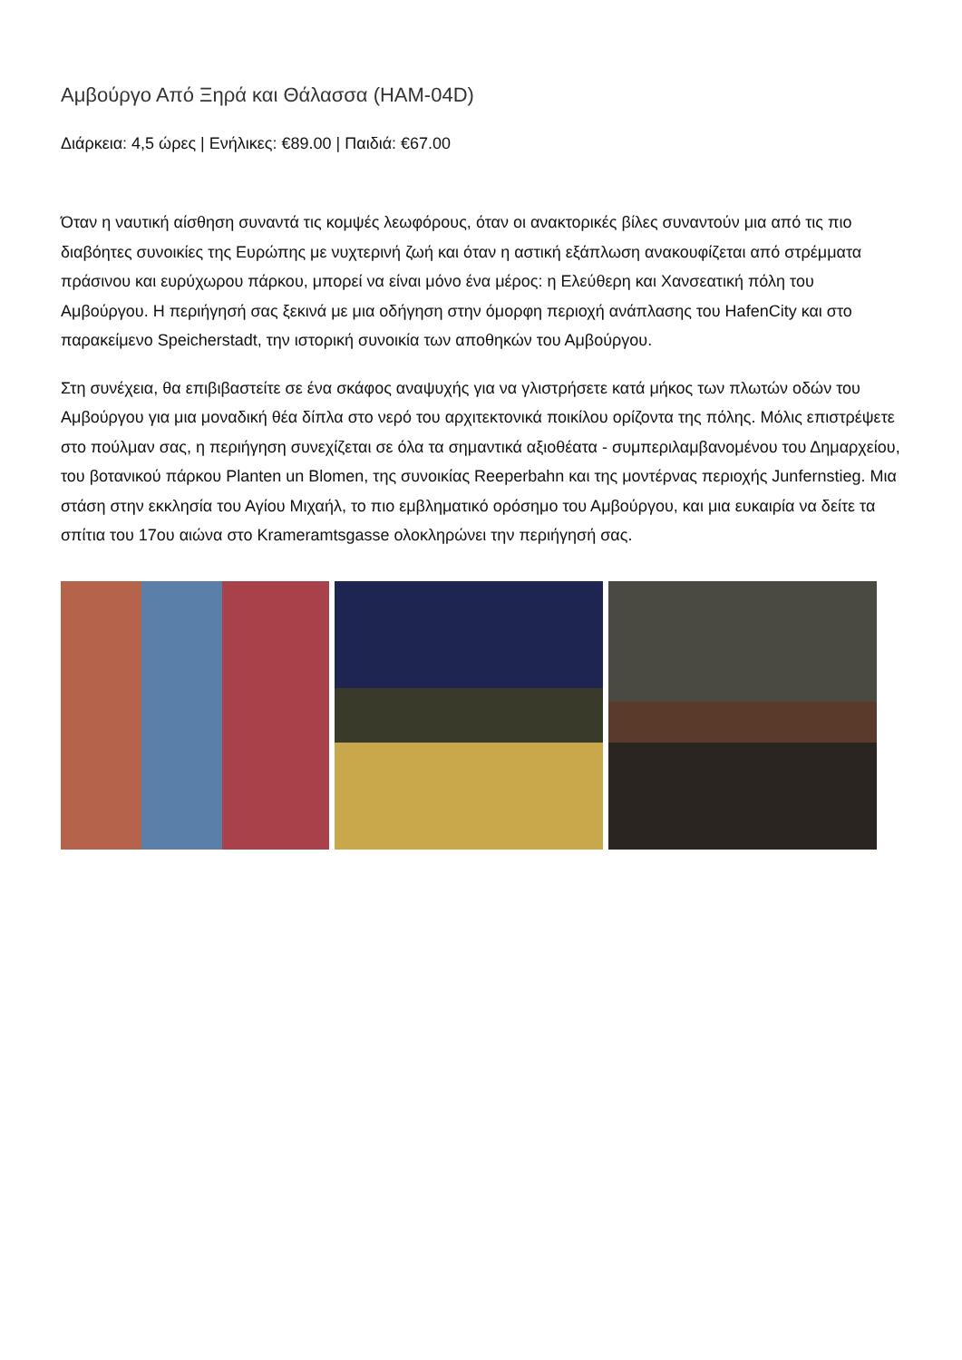Αμβούργο Από Ξηρά και Θάλασσα (HAM-04D)
Διάρκεια: 4,5 ώρες | Ενήλικες: €89.00 | Παιδιά: €67.00
Όταν η ναυτική αίσθηση συναντά τις κομψές λεωφόρους, όταν οι ανακτορικές βίλες συναντούν μια από τις πιο διαβόητες συνοικίες της Ευρώπης με νυχτερινή ζωή και όταν η αστική εξάπλωση ανακουφίζεται από στρέμματα πράσινου και ευρύχωρου πάρκου, μπορεί να είναι μόνο ένα μέρος: η Ελεύθερη και Χανσεατική πόλη του Αμβούργου. Η περιήγησή σας ξεκινά με μια οδήγηση στην όμορφη περιοχή ανάπλασης του HafenCity και στο παρακείμενο Speicherstadt, την ιστορική συνοικία των αποθηκών του Αμβούργου.
Στη συνέχεια, θα επιβιβαστείτε σε ένα σκάφος αναψυχής για να γλιστρήσετε κατά μήκος των πλωτών οδών του Αμβούργου για μια μοναδική θέα δίπλα στο νερό του αρχιτεκτονικά ποικίλου ορίζοντα της πόλης. Μόλις επιστρέψετε στο πούλμαν σας, η περιήγηση συνεχίζεται σε όλα τα σημαντικά αξιοθέατα - συμπεριλαμβανομένου του Δημαρχείου, του βοτανικού πάρκου Planten un Blomen, της συνοικίας Reeperbahn και της μοντέρνας περιοχής Junfernstieg. Μια στάση στην εκκλησία του Αγίου Μιχαήλ, το πιο εμβληματικό ορόσημο του Αμβούργου, και μια ευκαιρία να δείτε τα σπίτια του 17ου αιώνα στο Krameramtsgasse ολοκληρώνει την περιήγησή σας.